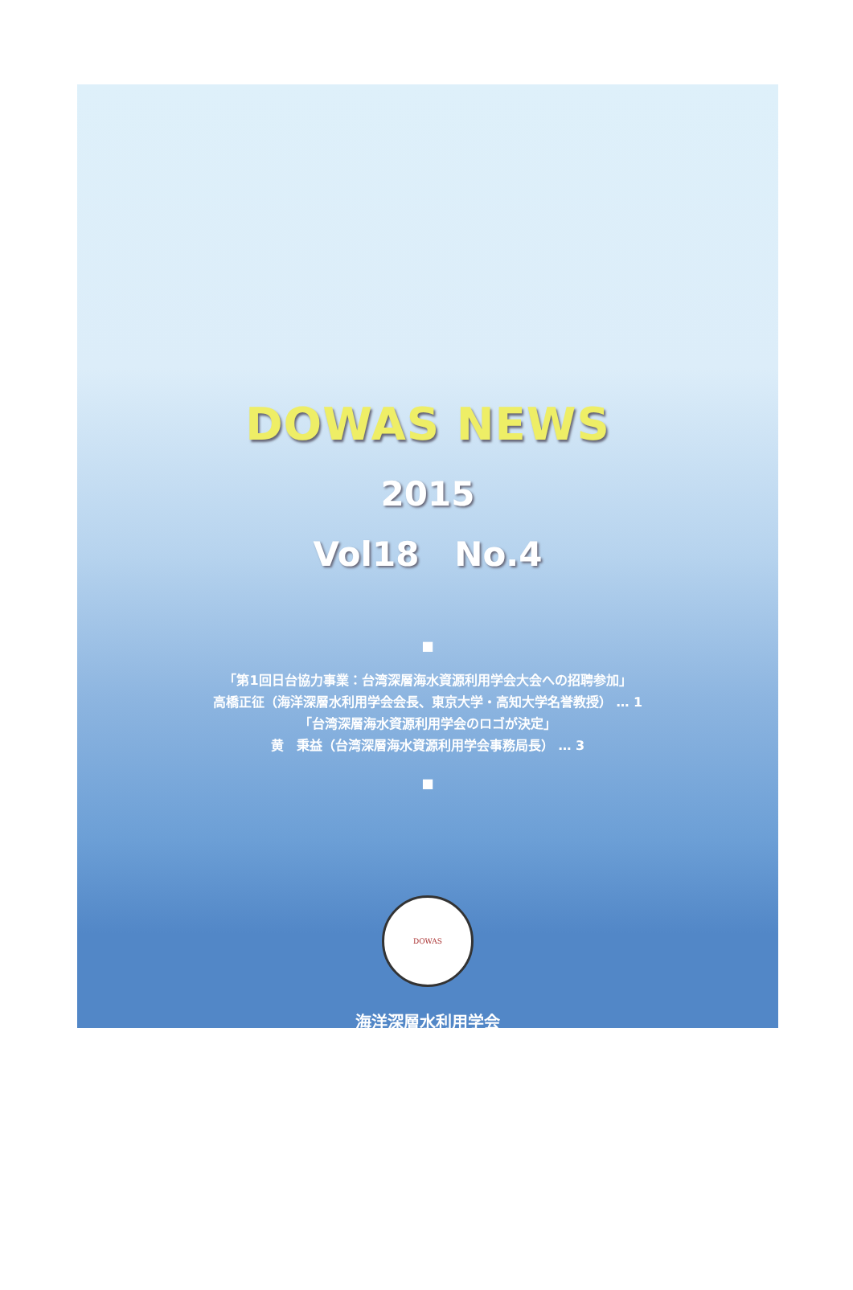DOWAS NEWS
2015
Vol18 No.4
■
「第1回日台協力事業：台湾深層海水資源利用学会大会への招聘参加」
高橋正征（海洋深層水利用学会会長、東京大学・高知大学名誉教授） … 1
「台湾深層海水資源利用学会のロゴが決定」
黄　秉益（台湾深層海水資源利用学会事務局長） … 3
■
DOWAS
海洋深層水利用学会